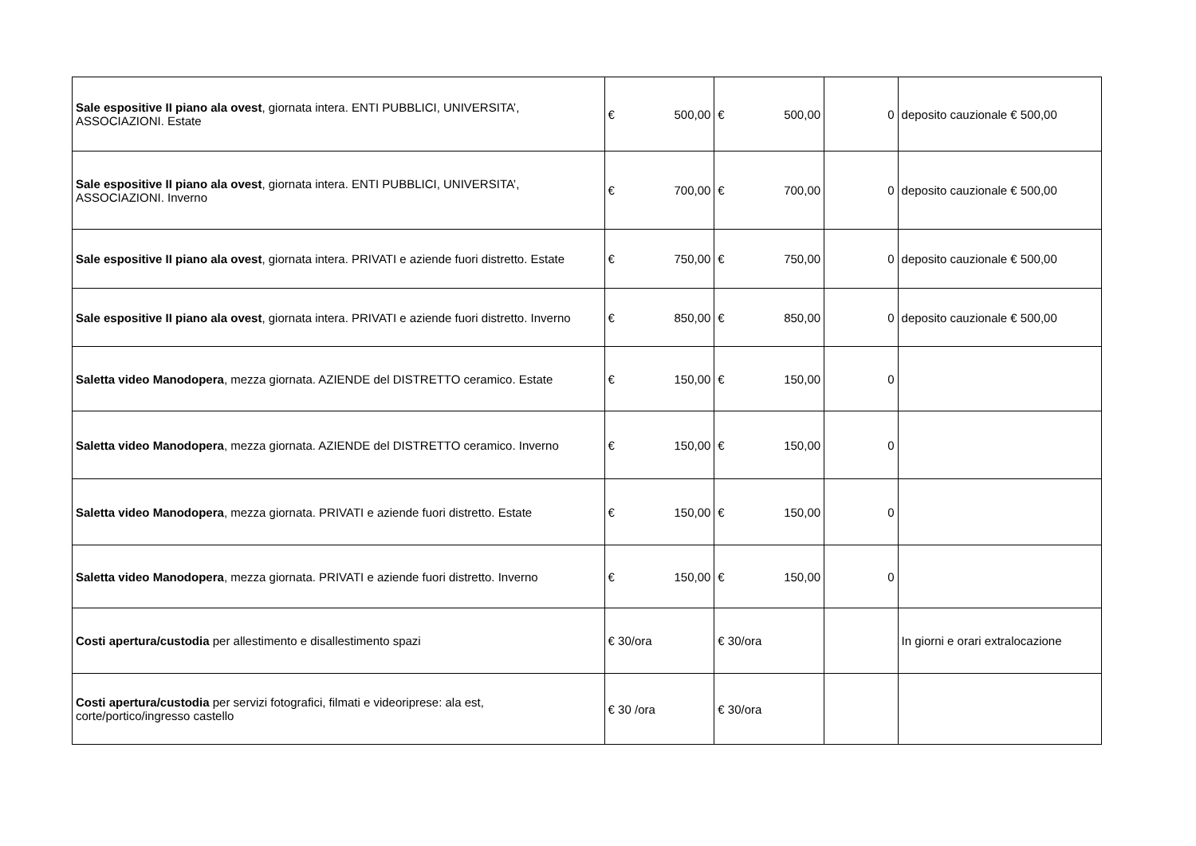| Sale espositive II piano ala ovest , giornata intera. ENTI PUBBLICI, UNIVERSITA’, ASSOCIAZIONI. Estate | € 500,00 | € 500,00 | 0 | deposito cauzionale € 500,00 |
| Sale espositive II piano ala ovest , giornata intera. ENTI PUBBLICI, UNIVERSITA’, ASSOCIAZIONI. Inverno | € 700,00 | € 700,00 | 0 | deposito cauzionale € 500,00 |
| Sale espositive II piano ala ovest , giornata intera. PRIVATI e aziende fuori distretto. Estate | € 750,00 | € 750,00 | 0 | deposito cauzionale € 500,00 |
| Sale espositive II piano ala ovest , giornata intera. PRIVATI e aziende fuori distretto. Inverno | € 850,00 | € 850,00 | 0 | deposito cauzionale € 500,00 |
| Saletta video Manodopera , mezza giornata. AZIENDE del DISTRETTO ceramico. Estate | € 150,00 | € 150,00 | 0 | |
| Saletta video Manodopera , mezza giornata. AZIENDE del DISTRETTO ceramico. Inverno | € 150,00 | € 150,00 | 0 | |
| Saletta video Manodopera , mezza giornata. PRIVATI e aziende fuori distretto. Estate | € 150,00 | € 150,00 | 0 | |
| Saletta video Manodopera , mezza giornata. PRIVATI e aziende fuori distretto. Inverno | € 150,00 | € 150,00 | 0 | |
| Costi apertura/custodia per allestimento e disallestimento spazi | € 30/ora | € 30/ora | | In giorni e orari extralocazione |
| Costi apertura/custodia per servizi fotografici, filmati e videoriprese: ala est, corte/portico/ingresso castello | € 30 /ora | € 30/ora | | |